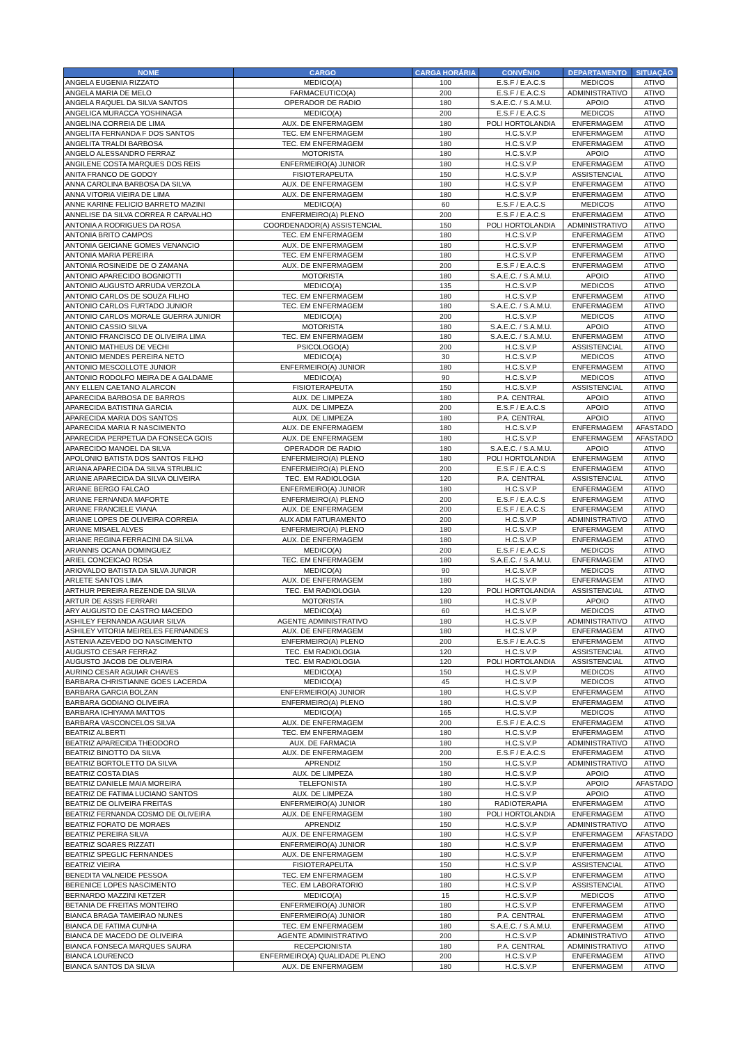| NOME | CARGO | CARGA HORÁRIA | CONVÊNIO | DEPARTAMENTO | SITUAÇÃO |
| --- | --- | --- | --- | --- | --- |
| ANGELA EUGENIA RIZZATO | MEDICO(A) | 100 | E.S.F / E.A.C.S | MEDICOS | ATIVO |
| ANGELA MARIA DE MELO | FARMACEUTICO(A) | 200 | E.S.F / E.A.C.S | ADMINISTRATIVO | ATIVO |
| ANGELA RAQUEL DA SILVA SANTOS | OPERADOR DE RADIO | 180 | S.A.E.C. / S.A.M.U. | APOIO | ATIVO |
| ANGELICA MURACCA YOSHINAGA | MEDICO(A) | 200 | E.S.F / E.A.C.S | MEDICOS | ATIVO |
| ANGELINA CORREIA DE LIMA | AUX. DE ENFERMAGEM | 180 | POLI HORTOLANDIA | ENFERMAGEM | ATIVO |
| ANGELITA FERNANDA F DOS SANTOS | TEC. EM ENFERMAGEM | 180 | H.C.S.V.P | ENFERMAGEM | ATIVO |
| ANGELITA TRALDI BARBOSA | TEC. EM ENFERMAGEM | 180 | H.C.S.V.P | ENFERMAGEM | ATIVO |
| ANGELO ALESSANDRO FERRAZ | MOTORISTA | 180 | H.C.S.V.P | APOIO | ATIVO |
| ANGILENE COSTA MARQUES DOS REIS | ENFERMEIRO(A) JUNIOR | 180 | H.C.S.V.P | ENFERMAGEM | ATIVO |
| ANITA FRANCO DE GODOY | FISIOTERAPEUTA | 150 | H.C.S.V.P | ASSISTENCIAL | ATIVO |
| ANNA CAROLINA BARBOSA DA SILVA | AUX. DE ENFERMAGEM | 180 | H.C.S.V.P | ENFERMAGEM | ATIVO |
| ANNA VITORIA VIEIRA DE LIMA | AUX. DE ENFERMAGEM | 180 | H.C.S.V.P | ENFERMAGEM | ATIVO |
| ANNE KARINE FELICIO BARRETO MAZINI | MEDICO(A) | 60 | E.S.F / E.A.C.S | MEDICOS | ATIVO |
| ANNELISE DA SILVA CORREA R CARVALHO | ENFERMEIRO(A) PLENO | 200 | E.S.F / E.A.C.S | ENFERMAGEM | ATIVO |
| ANTONIA A RODRIGUES DA ROSA | COORDENADOR(A) ASSISTENCIAL | 150 | POLI HORTOLANDIA | ADMINISTRATIVO | ATIVO |
| ANTONIA BRITO CAMPOS | TEC. EM ENFERMAGEM | 180 | H.C.S.V.P | ENFERMAGEM | ATIVO |
| ANTONIA GEICIANE GOMES VENANCIO | AUX. DE ENFERMAGEM | 180 | H.C.S.V.P | ENFERMAGEM | ATIVO |
| ANTONIA MARIA PEREIRA | TEC. EM ENFERMAGEM | 180 | H.C.S.V.P | ENFERMAGEM | ATIVO |
| ANTONIA ROSINEIDE DE O ZAMANA | AUX. DE ENFERMAGEM | 200 | E.S.F / E.A.C.S | ENFERMAGEM | ATIVO |
| ANTONIO APARECIDO BOGNIOTTI | MOTORISTA | 180 | S.A.E.C. / S.A.M.U. | APOIO | ATIVO |
| ANTONIO AUGUSTO ARRUDA VERZOLA | MEDICO(A) | 135 | H.C.S.V.P | MEDICOS | ATIVO |
| ANTONIO CARLOS DE SOUZA FILHO | TEC. EM ENFERMAGEM | 180 | H.C.S.V.P | ENFERMAGEM | ATIVO |
| ANTONIO CARLOS FURTADO JUNIOR | TEC. EM ENFERMAGEM | 180 | S.A.E.C. / S.A.M.U. | ENFERMAGEM | ATIVO |
| ANTONIO CARLOS MORALE GUERRA JUNIOR | MEDICO(A) | 200 | H.C.S.V.P | MEDICOS | ATIVO |
| ANTONIO CASSIO SILVA | MOTORISTA | 180 | S.A.E.C. / S.A.M.U. | APOIO | ATIVO |
| ANTONIO FRANCISCO DE OLIVEIRA LIMA | TEC. EM ENFERMAGEM | 180 | S.A.E.C. / S.A.M.U. | ENFERMAGEM | ATIVO |
| ANTONIO MATHEUS DE VECHI | PSICOLOGO(A) | 200 | H.C.S.V.P | ASSISTENCIAL | ATIVO |
| ANTONIO MENDES PEREIRA NETO | MEDICO(A) | 30 | H.C.S.V.P | MEDICOS | ATIVO |
| ANTONIO MESCOLLOTE JUNIOR | ENFERMEIRO(A) JUNIOR | 180 | H.C.S.V.P | ENFERMAGEM | ATIVO |
| ANTONIO RODOLFO MEIRA DE A GALDAME | MEDICO(A) | 90 | H.C.S.V.P | MEDICOS | ATIVO |
| ANY ELLEN CAETANO ALARCON | FISIOTERAPEUTA | 150 | H.C.S.V.P | ASSISTENCIAL | ATIVO |
| APARECIDA BARBOSA DE BARROS | AUX. DE LIMPEZA | 180 | P.A. CENTRAL | APOIO | ATIVO |
| APARECIDA BATISTINA GARCIA | AUX. DE LIMPEZA | 200 | E.S.F / E.A.C.S | APOIO | ATIVO |
| APARECIDA MARIA DOS SANTOS | AUX. DE LIMPEZA | 180 | P.A. CENTRAL | APOIO | ATIVO |
| APARECIDA MARIA R NASCIMENTO | AUX. DE ENFERMAGEM | 180 | H.C.S.V.P | ENFERMAGEM | AFASTADO |
| APARECIDA PERPETUA DA FONSECA GOIS | AUX. DE ENFERMAGEM | 180 | H.C.S.V.P | ENFERMAGEM | AFASTADO |
| APARECIDO MANOEL DA SILVA | OPERADOR DE RADIO | 180 | S.A.E.C. / S.A.M.U. | APOIO | ATIVO |
| APOLONIO BATISTA DOS SANTOS FILHO | ENFERMEIRO(A) PLENO | 180 | POLI HORTOLANDIA | ENFERMAGEM | ATIVO |
| ARIANA APARECIDA DA SILVA STRUBLIC | ENFERMEIRO(A) PLENO | 200 | E.S.F / E.A.C.S | ENFERMAGEM | ATIVO |
| ARIANE APARECIDA DA SILVA OLIVEIRA | TEC. EM RADIOLOGIA | 120 | P.A. CENTRAL | ASSISTENCIAL | ATIVO |
| ARIANE BERGO FALCAO | ENFERMEIRO(A) JUNIOR | 180 | H.C.S.V.P | ENFERMAGEM | ATIVO |
| ARIANE FERNANDA MAFORTE | ENFERMEIRO(A) PLENO | 200 | E.S.F / E.A.C.S | ENFERMAGEM | ATIVO |
| ARIANE FRANCIELE VIANA | AUX. DE ENFERMAGEM | 200 | E.S.F / E.A.C.S | ENFERMAGEM | ATIVO |
| ARIANE LOPES DE OLIVEIRA CORREIA | AUX ADM FATURAMENTO | 200 | H.C.S.V.P | ADMINISTRATIVO | ATIVO |
| ARIANE MISAEL ALVES | ENFERMEIRO(A) PLENO | 180 | H.C.S.V.P | ENFERMAGEM | ATIVO |
| ARIANE REGINA FERRACINI DA SILVA | AUX. DE ENFERMAGEM | 180 | H.C.S.V.P | ENFERMAGEM | ATIVO |
| ARIANNIS OCANA DOMINGUEZ | MEDICO(A) | 200 | E.S.F / E.A.C.S | MEDICOS | ATIVO |
| ARIEL CONCEICAO ROSA | TEC. EM ENFERMAGEM | 180 | S.A.E.C. / S.A.M.U. | ENFERMAGEM | ATIVO |
| ARIOVALDO BATISTA DA SILVA JUNIOR | MEDICO(A) | 90 | H.C.S.V.P | MEDICOS | ATIVO |
| ARLETE SANTOS LIMA | AUX. DE ENFERMAGEM | 180 | H.C.S.V.P | ENFERMAGEM | ATIVO |
| ARTHUR PEREIRA REZENDE DA SILVA | TEC. EM RADIOLOGIA | 120 | POLI HORTOLANDIA | ASSISTENCIAL | ATIVO |
| ARTUR DE ASSIS FERRARI | MOTORISTA | 180 | H.C.S.V.P | APOIO | ATIVO |
| ARY AUGUSTO DE CASTRO MACEDO | MEDICO(A) | 60 | H.C.S.V.P | MEDICOS | ATIVO |
| ASHILEY FERNANDA AGUIAR SILVA | AGENTE ADMINISTRATIVO | 180 | H.C.S.V.P | ADMINISTRATIVO | ATIVO |
| ASHILEY VITORIA MEIRELES FERNANDES | AUX. DE ENFERMAGEM | 180 | H.C.S.V.P | ENFERMAGEM | ATIVO |
| ASTENIA AZEVEDO DO NASCIMENTO | ENFERMEIRO(A) PLENO | 200 | E.S.F / E.A.C.S | ENFERMAGEM | ATIVO |
| AUGUSTO CESAR FERRAZ | TEC. EM RADIOLOGIA | 120 | H.C.S.V.P | ASSISTENCIAL | ATIVO |
| AUGUSTO JACOB DE OLIVEIRA | TEC. EM RADIOLOGIA | 120 | POLI HORTOLANDIA | ASSISTENCIAL | ATIVO |
| AURINO CESAR AGUIAR CHAVES | MEDICO(A) | 150 | H.C.S.V.P | MEDICOS | ATIVO |
| BARBARA CHRISTIANNE GOES LACERDA | MEDICO(A) | 45 | H.C.S.V.P | MEDICOS | ATIVO |
| BARBARA GARCIA BOLZAN | ENFERMEIRO(A) JUNIOR | 180 | H.C.S.V.P | ENFERMAGEM | ATIVO |
| BARBARA GODIANO OLIVEIRA | ENFERMEIRO(A) PLENO | 180 | H.C.S.V.P | ENFERMAGEM | ATIVO |
| BARBARA ICHIYAMA MATTOS | MEDICO(A) | 165 | H.C.S.V.P | MEDICOS | ATIVO |
| BARBARA VASCONCELOS SILVA | AUX. DE ENFERMAGEM | 200 | E.S.F / E.A.C.S | ENFERMAGEM | ATIVO |
| BEATRIZ ALBERTI | TEC. EM ENFERMAGEM | 180 | H.C.S.V.P | ENFERMAGEM | ATIVO |
| BEATRIZ APARECIDA THEODORO | AUX. DE FARMACIA | 180 | H.C.S.V.P | ADMINISTRATIVO | ATIVO |
| BEATRIZ BINOTTO DA SILVA | AUX. DE ENFERMAGEM | 200 | E.S.F / E.A.C.S | ENFERMAGEM | ATIVO |
| BEATRIZ BORTOLETTO DA SILVA | APRENDIZ | 150 | H.C.S.V.P | ADMINISTRATIVO | ATIVO |
| BEATRIZ COSTA DIAS | AUX. DE LIMPEZA | 180 | H.C.S.V.P | APOIO | ATIVO |
| BEATRIZ DANIELE MAIA MOREIRA | TELEFONISTA | 180 | H.C.S.V.P | APOIO | AFASTADO |
| BEATRIZ DE FATIMA LUCIANO SANTOS | AUX. DE LIMPEZA | 180 | H.C.S.V.P | APOIO | ATIVO |
| BEATRIZ DE OLIVEIRA FREITAS | ENFERMEIRO(A) JUNIOR | 180 | RADIOTERAPIA | ENFERMAGEM | ATIVO |
| BEATRIZ FERNANDA COSMO DE OLIVEIRA | AUX. DE ENFERMAGEM | 180 | POLI HORTOLANDIA | ENFERMAGEM | ATIVO |
| BEATRIZ FORATO DE MORAES | APRENDIZ | 150 | H.C.S.V.P | ADMINISTRATIVO | ATIVO |
| BEATRIZ PEREIRA SILVA | AUX. DE ENFERMAGEM | 180 | H.C.S.V.P | ENFERMAGEM | AFASTADO |
| BEATRIZ SOARES RIZZATI | ENFERMEIRO(A) JUNIOR | 180 | H.C.S.V.P | ENFERMAGEM | ATIVO |
| BEATRIZ SPEGLIC FERNANDES | AUX. DE ENFERMAGEM | 180 | H.C.S.V.P | ENFERMAGEM | ATIVO |
| BEATRIZ VIEIRA | FISIOTERAPEUTA | 150 | H.C.S.V.P | ASSISTENCIAL | ATIVO |
| BENEDITA VALNEIDE PESSOA | TEC. EM ENFERMAGEM | 180 | H.C.S.V.P | ENFERMAGEM | ATIVO |
| BERENICE LOPES NASCIMENTO | TEC. EM LABORATORIO | 180 | H.C.S.V.P | ASSISTENCIAL | ATIVO |
| BERNARDO MAZZINI KETZER | MEDICO(A) | 15 | H.C.S.V.P | MEDICOS | ATIVO |
| BETANIA DE FREITAS MONTEIRO | ENFERMEIRO(A) JUNIOR | 180 | H.C.S.V.P | ENFERMAGEM | ATIVO |
| BIANCA BRAGA TAMEIRAO NUNES | ENFERMEIRO(A) JUNIOR | 180 | P.A. CENTRAL | ENFERMAGEM | ATIVO |
| BIANCA DE FATIMA CUNHA | TEC. EM ENFERMAGEM | 180 | S.A.E.C. / S.A.M.U. | ENFERMAGEM | ATIVO |
| BIANCA DE MACEDO DE OLIVEIRA | AGENTE ADMINISTRATIVO | 200 | H.C.S.V.P | ADMINISTRATIVO | ATIVO |
| BIANCA FONSECA MARQUES SAURA | RECEPCIONISTA | 180 | P.A. CENTRAL | ADMINISTRATIVO | ATIVO |
| BIANCA LOURENCO | ENFERMEIRO(A) QUALIDADE PLENO | 200 | H.C.S.V.P | ENFERMAGEM | ATIVO |
| BIANCA SANTOS DA SILVA | AUX. DE ENFERMAGEM | 180 | H.C.S.V.P | ENFERMAGEM | ATIVO |